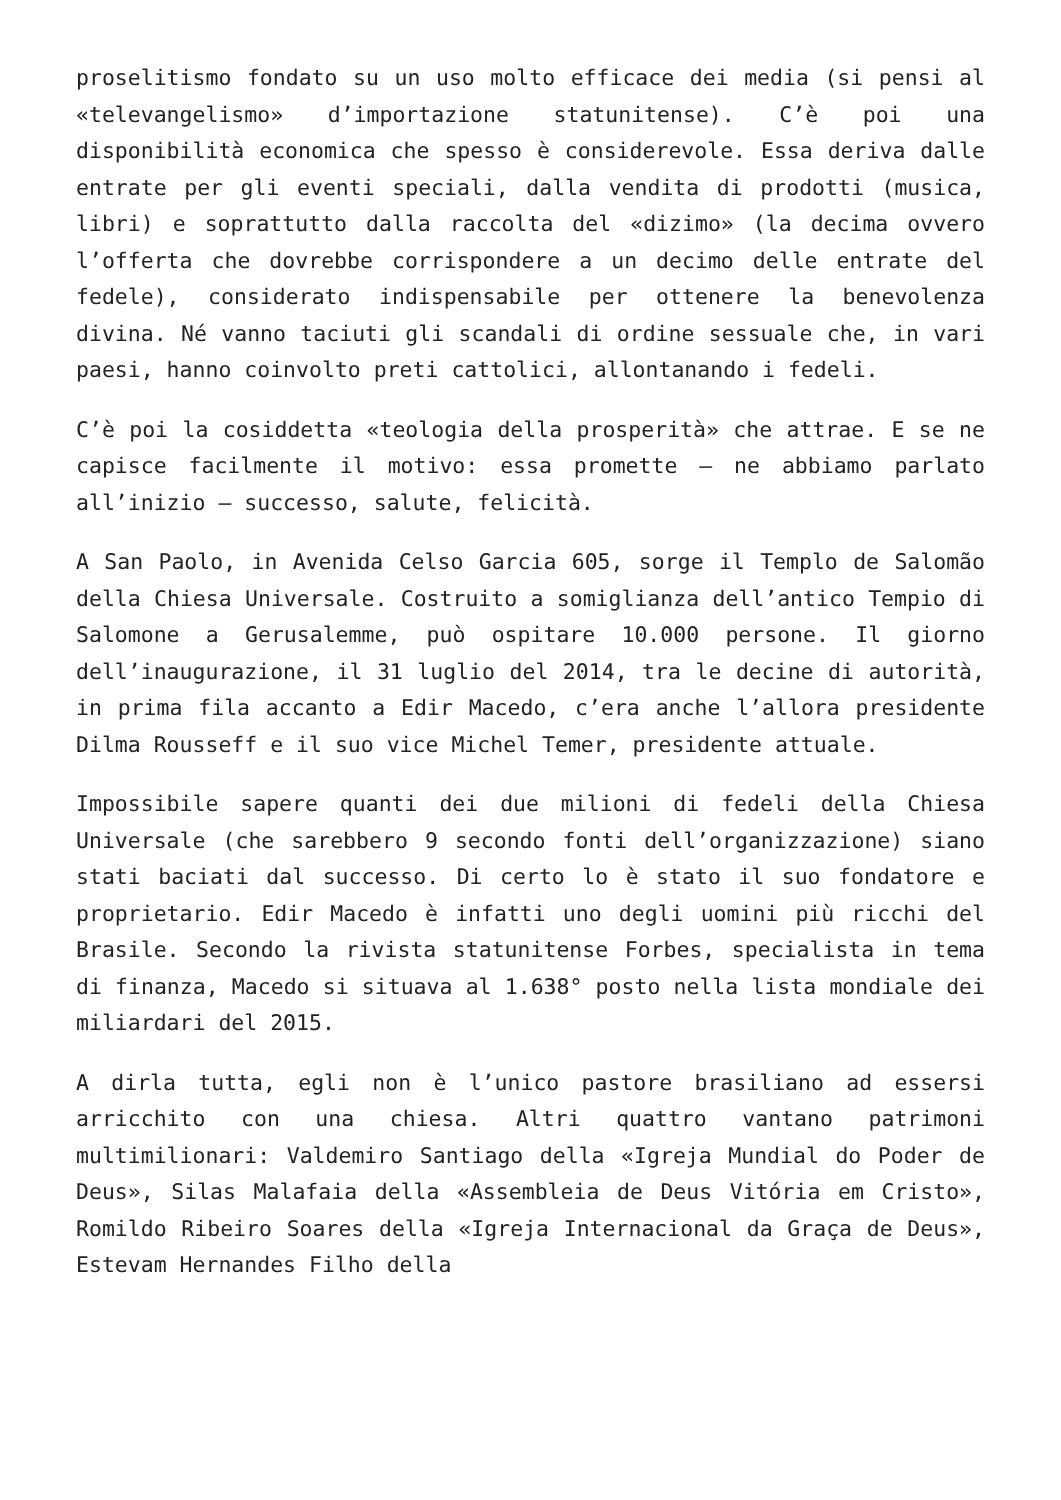proselitismo fondato su un uso molto efficace dei media (si pensi al «televangelismo» d’importazione statunitense). C’è poi una disponibilità economica che spesso è considerevole. Essa deriva dalle entrate per gli eventi speciali, dalla vendita di prodotti (musica, libri) e soprattutto dalla raccolta del «dizimo» (la decima ovvero l’offerta che dovrebbe corrispondere a un decimo delle entrate del fedele), considerato indispensabile per ottenere la benevolenza divina. Né vanno taciuti gli scandali di ordine sessuale che, in vari paesi, hanno coinvolto preti cattolici, allontanando i fedeli.
C’è poi la cosiddetta «teologia della prosperità» che attrae. E se ne capisce facilmente il motivo: essa promette – ne abbiamo parlato all’inizio – successo, salute, felicità.
A San Paolo, in Avenida Celso Garcia 605, sorge il Templo de Salomão della Chiesa Universale. Costruito a somiglianza dell’antico Tempio di Salomone a Gerusalemme, può ospitare 10.000 persone. Il giorno dell’inaugurazione, il 31 luglio del 2014, tra le decine di autorità, in prima fila accanto a Edir Macedo, c’era anche l’allora presidente Dilma Rousseff e il suo vice Michel Temer, presidente attuale.
Impossibile sapere quanti dei due milioni di fedeli della Chiesa Universale (che sarebbero 9 secondo fonti dell’organizzazione) siano stati baciati dal successo. Di certo lo è stato il suo fondatore e proprietario. Edir Macedo è infatti uno degli uomini più ricchi del Brasile. Secondo la rivista statunitense Forbes, specialista in tema di finanza, Macedo si situava al 1.638° posto nella lista mondiale dei miliardari del 2015.
A dirla tutta, egli non è l’unico pastore brasiliano ad essersi arricchito con una chiesa. Altri quattro vantano patrimoni multimilionari: Valdemiro Santiago della «Igreja Mundial do Poder de Deus», Silas Malafaia della «Assembleia de Deus Vitória em Cristo», Romildo Ribeiro Soares della «Igreja Internacional da Graça de Deus», Estevam Hernandes Filho della